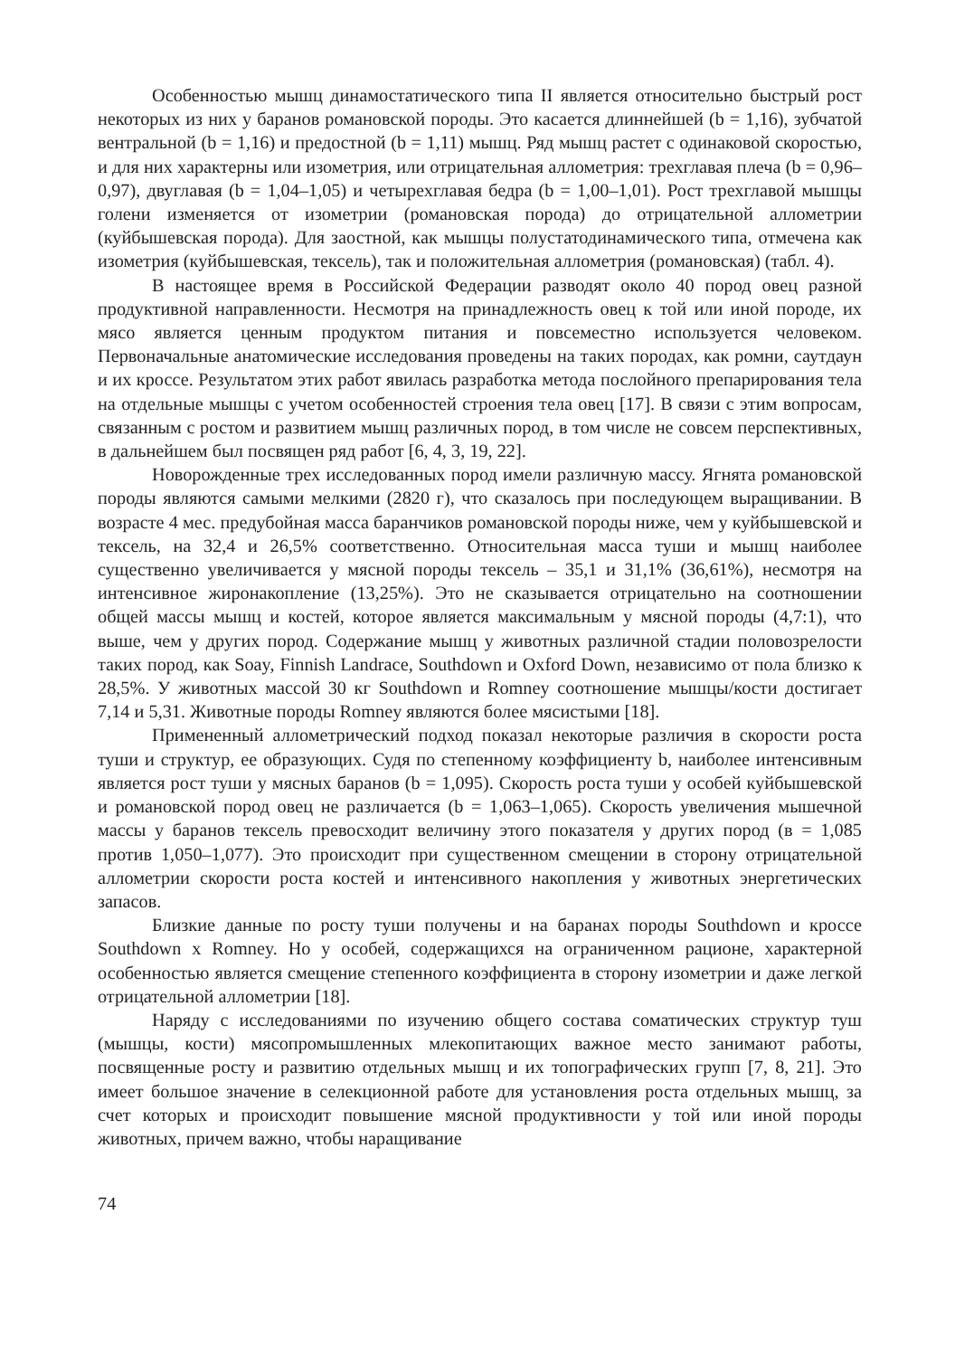Особенностью мышц динамостатического типа II является относительно быстрый рост некоторых из них у баранов романовской породы. Это касается длиннейшей (b = 1,16), зубчатой вентральной (b = 1,16) и предостной (b = 1,11) мышц. Ряд мышц растет с одинаковой скоростью, и для них характерны или изометрия, или отрицательная аллометрия: трехглавая плеча (b = 0,96–0,97), двуглавая (b = 1,04–1,05) и четырехглавая бедра (b = 1,00–1,01). Рост трехглавой мышцы голени изменяется от изометрии (романовская порода) до отрицательной аллометрии (куйбышевская порода). Для заостной, как мышцы полустатодинамического типа, отмечена как изометрия (куйбышевская, тексель), так и положительная аллометрия (романовская) (табл. 4).
В настоящее время в Российской Федерации разводят около 40 пород овец разной продуктивной направленности. Несмотря на принадлежность овец к той или иной породе, их мясо является ценным продуктом питания и повсеместно используется человеком. Первоначальные анатомические исследования проведены на таких породах, как ромни, саутдаун и их кроссе. Результатом этих работ явилась разработка метода послойного препарирования тела на отдельные мышцы с учетом особенностей строения тела овец [17]. В связи с этим вопросам, связанным с ростом и развитием мышц различных пород, в том числе не совсем перспективных, в дальнейшем был посвящен ряд работ [6, 4, 3, 19, 22].
Новорожденные трех исследованных пород имели различную массу. Ягнята романовской породы являются самыми мелкими (2820 г), что сказалось при последующем выращивании. В возрасте 4 мес. предубойная масса баранчиков романовской породы ниже, чем у куйбышевской и тексель, на 32,4 и 26,5% соответственно. Относительная масса туши и мышц наиболее существенно увеличивается у мясной породы тексель – 35,1 и 31,1% (36,61%), несмотря на интенсивное жиронакопление (13,25%). Это не сказывается отрицательно на соотношении общей массы мышц и костей, которое является максимальным у мясной породы (4,7:1), что выше, чем у других пород. Содержание мышц у животных различной стадии половозрелости таких пород, как Soay, Finnish Landrace, Southdown и Oxford Down, независимо от пола близко к 28,5%. У животных массой 30 кг Southdown и Romney соотношение мышцы/кости достигает 7,14 и 5,31. Животные породы Romney являются более мясистыми [18].
Примененный аллометрический подход показал некоторые различия в скорости роста туши и структур, ее образующих. Судя по степенному коэффициенту b, наиболее интенсивным является рост туши у мясных баранов (b = 1,095). Скорость роста туши у особей куйбышевской и романовской пород овец не различается (b = 1,063–1,065). Скорость увеличения мышечной массы у баранов тексель превосходит величину этого показателя у других пород (в = 1,085 против 1,050–1,077). Это происходит при существенном смещении в сторону отрицательной аллометрии скорости роста костей и интенсивного накопления у животных энергетических запасов.
Близкие данные по росту туши получены и на баранах породы Southdown и кроссе Southdown x Romney. Но у особей, содержащихся на ограниченном рационе, характерной особенностью является смещение степенного коэффициента в сторону изометрии и даже легкой отрицательной аллометрии [18].
Наряду с исследованиями по изучению общего состава соматических структур туш (мышцы, кости) мясопромышленных млекопитающих важное место занимают работы, посвященные росту и развитию отдельных мышц и их топографических групп [7, 8, 21]. Это имеет большое значение в селекционной работе для установления роста отдельных мышц, за счет которых и происходит повышение мясной продуктивности у той или иной породы животных, причем важно, чтобы наращивание
74